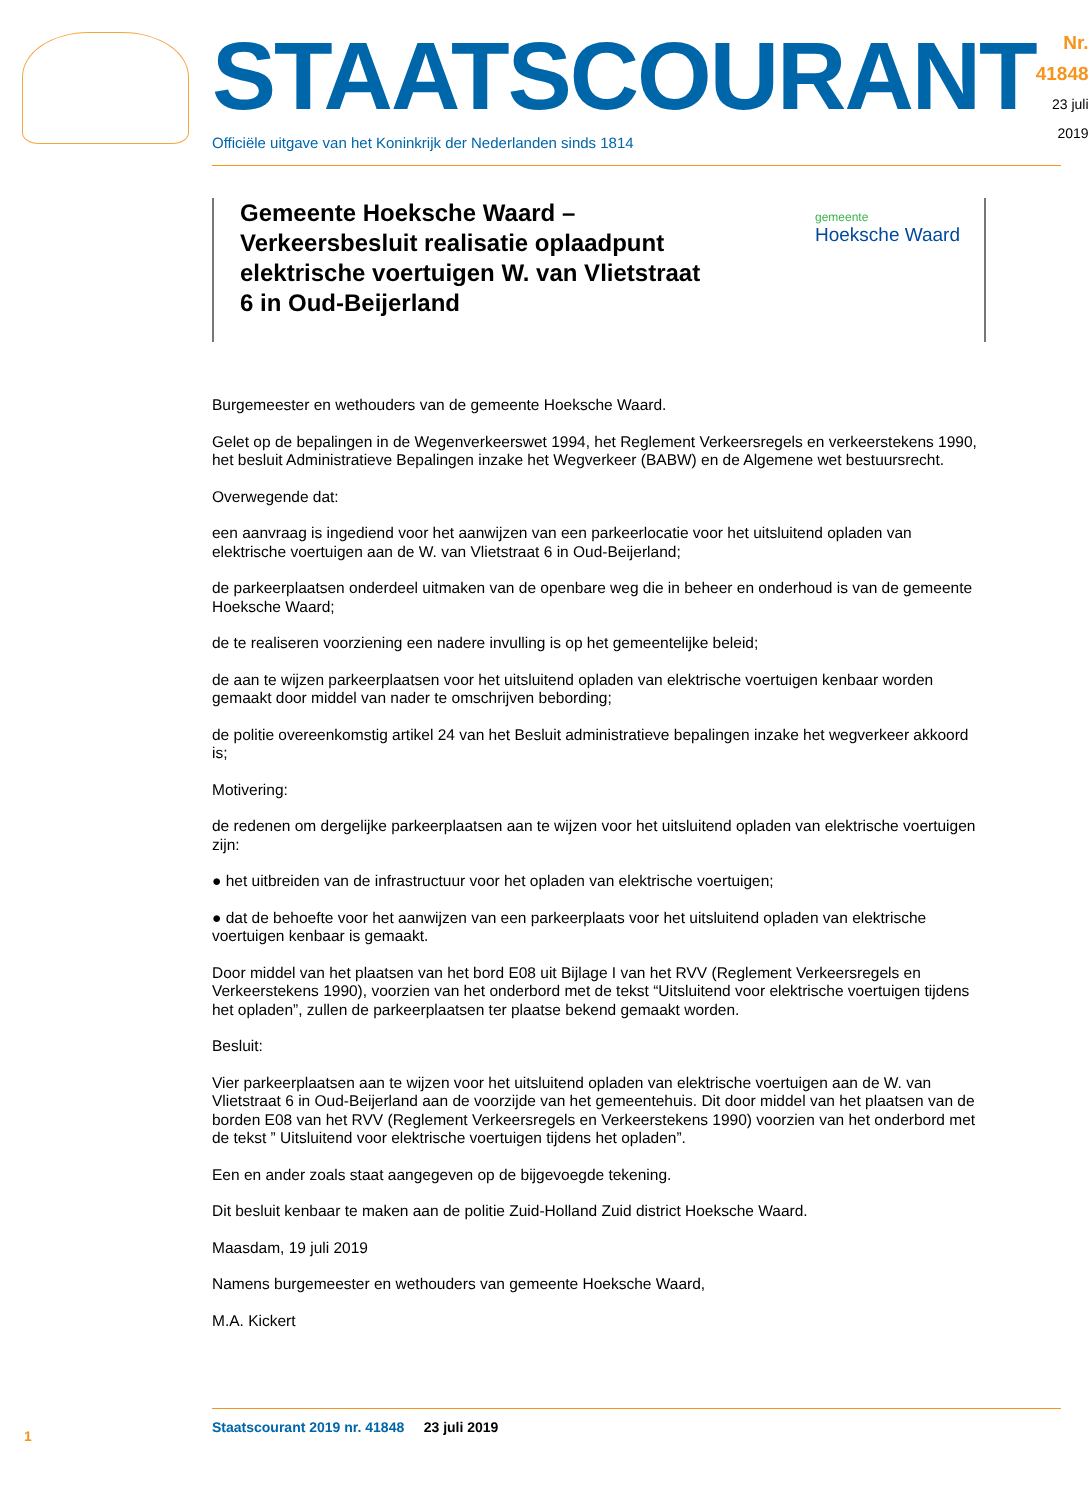STAATSCOURANT
Officiële uitgave van het Koninkrijk der Nederlanden sinds 1814
Nr. 41848
23 juli
2019
Gemeente Hoeksche Waard – Verkeersbesluit realisatie oplaadpunt elektrische voertuigen W. van Vlietstraat 6 in Oud-Beijerland
gemeente
Hoeksche Waard
Burgemeester en wethouders van de gemeente Hoeksche Waard.
Gelet op de bepalingen in de Wegenverkeerswet 1994, het Reglement Verkeersregels en verkeerstekens 1990, het besluit Administratieve Bepalingen inzake het Wegverkeer (BABW) en de Algemene wet bestuursrecht.
Overwegende dat:
een aanvraag is ingediend voor het aanwijzen van een parkeerlocatie voor het uitsluitend opladen van elektrische voertuigen aan de W. van Vlietstraat 6 in Oud-Beijerland;
de parkeerplaatsen onderdeel uitmaken van de openbare weg die in beheer en onderhoud is van de gemeente Hoeksche Waard;
de te realiseren voorziening een nadere invulling is op het gemeentelijke beleid;
de aan te wijzen parkeerplaatsen voor het uitsluitend opladen van elektrische voertuigen kenbaar worden gemaakt door middel van nader te omschrijven bebording;
de politie overeenkomstig artikel 24 van het Besluit administratieve bepalingen inzake het wegverkeer akkoord is;
Motivering:
de redenen om dergelijke parkeerplaatsen aan te wijzen voor het uitsluitend opladen van elektrische voertuigen zijn:
● het uitbreiden van de infrastructuur voor het opladen van elektrische voertuigen;
● dat de behoefte voor het aanwijzen van een parkeerplaats voor het uitsluitend opladen van elektrische voertuigen kenbaar is gemaakt.
Door middel van het plaatsen van het bord E08 uit Bijlage I van het RVV (Reglement Verkeersregels en Verkeerstekens 1990), voorzien van het onderbord met de tekst “Uitsluitend voor elektrische voertuigen tijdens het opladen”, zullen de parkeerplaatsen ter plaatse bekend gemaakt worden.
Besluit:
Vier parkeerplaatsen aan te wijzen voor het uitsluitend opladen van elektrische voertuigen aan de W. van Vlietstraat 6 in Oud-Beijerland aan de voorzijde van het gemeentehuis. Dit door middel van het plaatsen van de borden E08 van het RVV (Reglement Verkeersregels en Verkeerstekens 1990) voorzien van het onderbord met de tekst ” Uitsluitend voor elektrische voertuigen tijdens het opladen”.
Een en ander zoals staat aangegeven op de bijgevoegde tekening.
Dit besluit kenbaar te maken aan de politie Zuid-Holland Zuid district Hoeksche Waard.
Maasdam, 19 juli 2019
Namens burgemeester en wethouders van gemeente Hoeksche Waard,
M.A. Kickert
1
Staatscourant 2019 nr. 41848 23 juli 2019